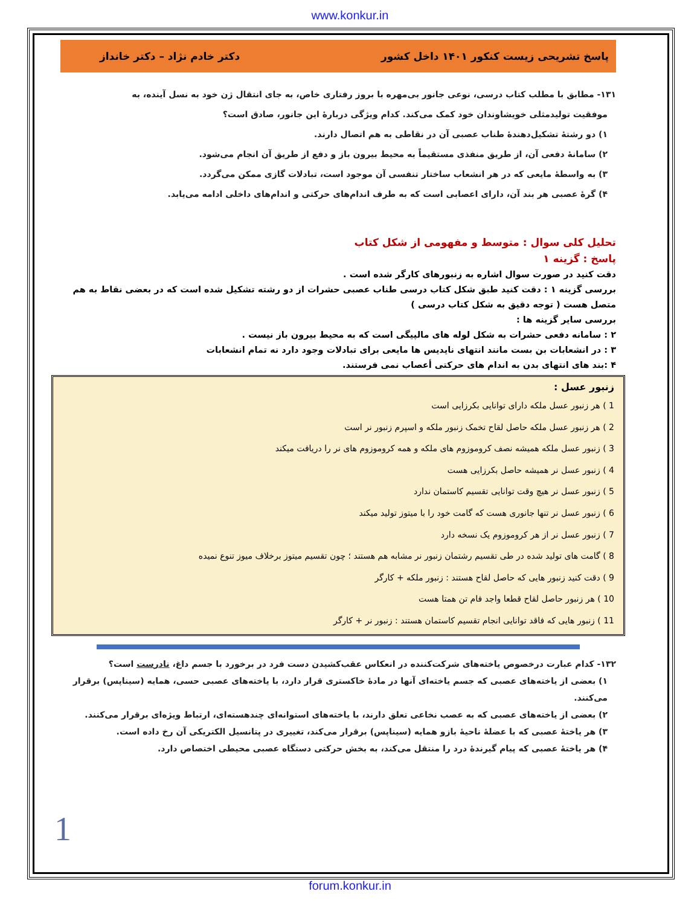www.konkur.in
پاسخ تشریحی زیست کنکور ۱۴۰۱ داخل کشور دکتر خادم نژاد – دکتر خانداز
۱۳۱- مطابق با مطلب کتاب درسی، نوعی جانور بی‌مهره با بروز رفتاری خاص، به جای انتقال ژن خود به نسل آینده، به
موفقیت تولیدمثلی خویشاوندان خود کمک می‌کند. کدام ویژگی دربارهٔ این جانور، صادق است؟
۱) دو رشتهٔ تشکیل‌دهندهٔ طناب عصبی آن در نقاطی به هم اتصال دارند.
۲) سامانهٔ دفعی آن، از طریق منفذی مستقیماً به محیط بیرون باز و دفع از طریق آن انجام می‌شود.
۳) به واسطهٔ مایعی که در هر انشعاب ساختار تنفسی آن موجود است، تبادلات گازی ممکن می‌گردد.
۴) گرهٔ عصبی هر بند آن، دارای اعصابی است که به طرف اندام‌های حرکتی و اندام‌های داخلی ادامه می‌یابد.
تحلیل کلی سوال : متوسط و مفهومی از شکل کتاب
پاسخ : گزینه ۱
دقت کنید در صورت سوال اشاره به زنبورهای کارگر شده است .
بررسی گزینه ۱ : دقت کنید طبق شکل کتاب درسی طناب عصبی حشرات از دو رشته تشکیل شده است که در بعضی نقاط به هم متصل هست ( توجه دقیق به شکل کتاب درسی )
بررسی سایر گزینه ها :
۲ : سامانه دفعی حشرات به شکل لوله های مالپیگی است که به محیط بیرون باز نیست .
۳ : در انشعابات بن بست مانند انتهای نایدیس ها مایعی برای تبادلات وجود دارد نه تمام انشعابات
۴ :بند های انتهای بدن به اندام های حرکتی أعصاب نمی فرستند.
زنبور عسل :
1 ) هر زنبور عسل ملکه دارای توانایی بکرزایی است
2 ) هر زنبور عسل ملکه حاصل لقاح تخمک زنبور ملکه و اسپرم زنبور نر است
3 ) زنبور عسل ملکه همیشه نصف کروموزوم های ملکه و همه کروموزوم های نر را دریافت میکند
4 ) زنبور عسل نر همیشه حاصل بکرزایی هست
5 ) زنبور عسل نر هیچ وقت توانایی تقسیم کاستمان ندارد
6 ) زنبور عسل نر تنها جانوری هست که گامت خود را با میتوز تولید میکند
7 ) زنبور عسل نر از هر کروموزوم یک نسخه دارد
8 ) گامت های تولید شده در طی تقسیم رشتمان زنبور نر مشابه هم هستند ؛ چون تقسیم میتوز برخلاف میوز تنوع نمیده
9 ) دقت کنید زنبور هایی که حاصل لقاح هستند : زنبور ملکه + کارگر
10 ) هر زنبور حاصل لقاح قطعا واجد فام تن همتا هست
11 ) زنبور هایی که فاقد توانایی انجام تقسیم کاستمان هستند : زنبور نر + کارگر
۱۳۲- کدام عبارت درخصوص یاخته‌های شرکت‌کننده در انعکاس عقب‌کشیدن دست فرد در برخورد با جسم داغ، نادرست است؟
۱) بعضی از یاخته‌های عصبی که جسم یاخته‌ای آنها در مادهٔ خاکستری قرار دارد، با یاخته‌های عصبی حسی، همایه (سیناپس) برقرار می‌کنند.
۲) بعضی از یاخته‌های عصبی که به عصب نخاعی تعلق دارند، با یاخته‌های استوانه‌ای چندهسته‌ای، ارتباط ویژه‌ای برقرار می‌کنند.
۳) هر یاختهٔ عصبی که با عضلهٔ ناحیهٔ بازو همایه (سیناپس) برقرار می‌کند، تغییری در پتانسیل الکتریکی آن رخ داده است.
۴) هر یاختهٔ عصبی که پیام گیرندهٔ درد را منتقل می‌کند، به بخش حرکتی دستگاه عصبی محیطی اختصاص دارد.
1
forum.konkur.in